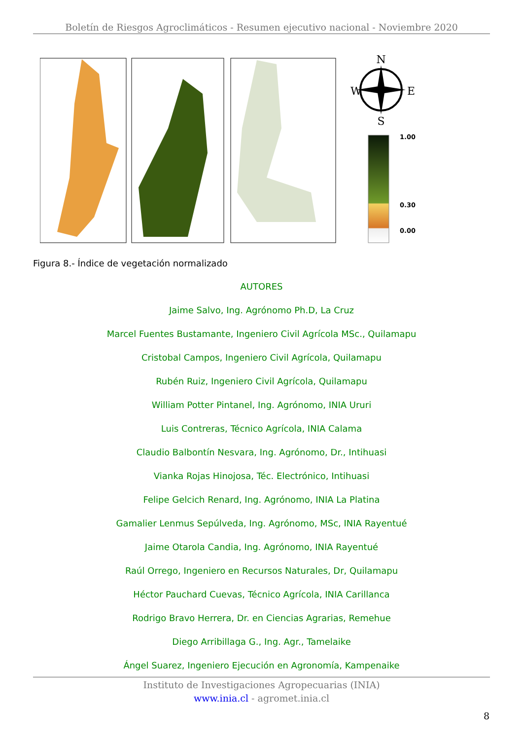Boletín de Riesgos Agroclimáticos - Resumen ejecutivo nacional - Noviembre 2020
N
S
W
E
1.00
0.30
0.00
Figura 8.- Índice de vegetación normalizado
AUTORES
Jaime Salvo, Ing. Agrónomo Ph.D, La Cruz
Marcel Fuentes Bustamante, Ingeniero Civil Agrícola MSc., Quilamapu
Cristobal Campos, Ingeniero Civil Agrícola, Quilamapu
Rubén Ruiz, Ingeniero Civil Agrícola, Quilamapu
William Potter Pintanel, Ing. Agrónomo, INIA Ururi
Luis Contreras, Técnico Agrícola, INIA Calama
Claudio Balbontín Nesvara, Ing. Agrónomo, Dr., Intihuasi
Vianka Rojas Hinojosa, Téc. Electrónico, Intihuasi
Felipe Gelcich Renard, Ing. Agrónomo, INIA La Platina
Gamalier Lenmus Sepúlveda, Ing. Agrónomo, MSc, INIA Rayentué
Jaime Otarola Candia, Ing. Agrónomo, INIA Rayentué
Raúl Orrego, Ingeniero en Recursos Naturales, Dr, Quilamapu
Héctor Pauchard Cuevas, Técnico Agrícola, INIA Carillanca
Rodrigo Bravo Herrera, Dr. en Ciencias Agrarias, Remehue
Diego Arribillaga G., Ing. Agr., Tamelaike
Ángel Suarez, Ingeniero Ejecución en Agronomía, Kampenaike
Instituto de Investigaciones Agropecuarias (INIA)
www.inia.cl - agromet.inia.cl
8